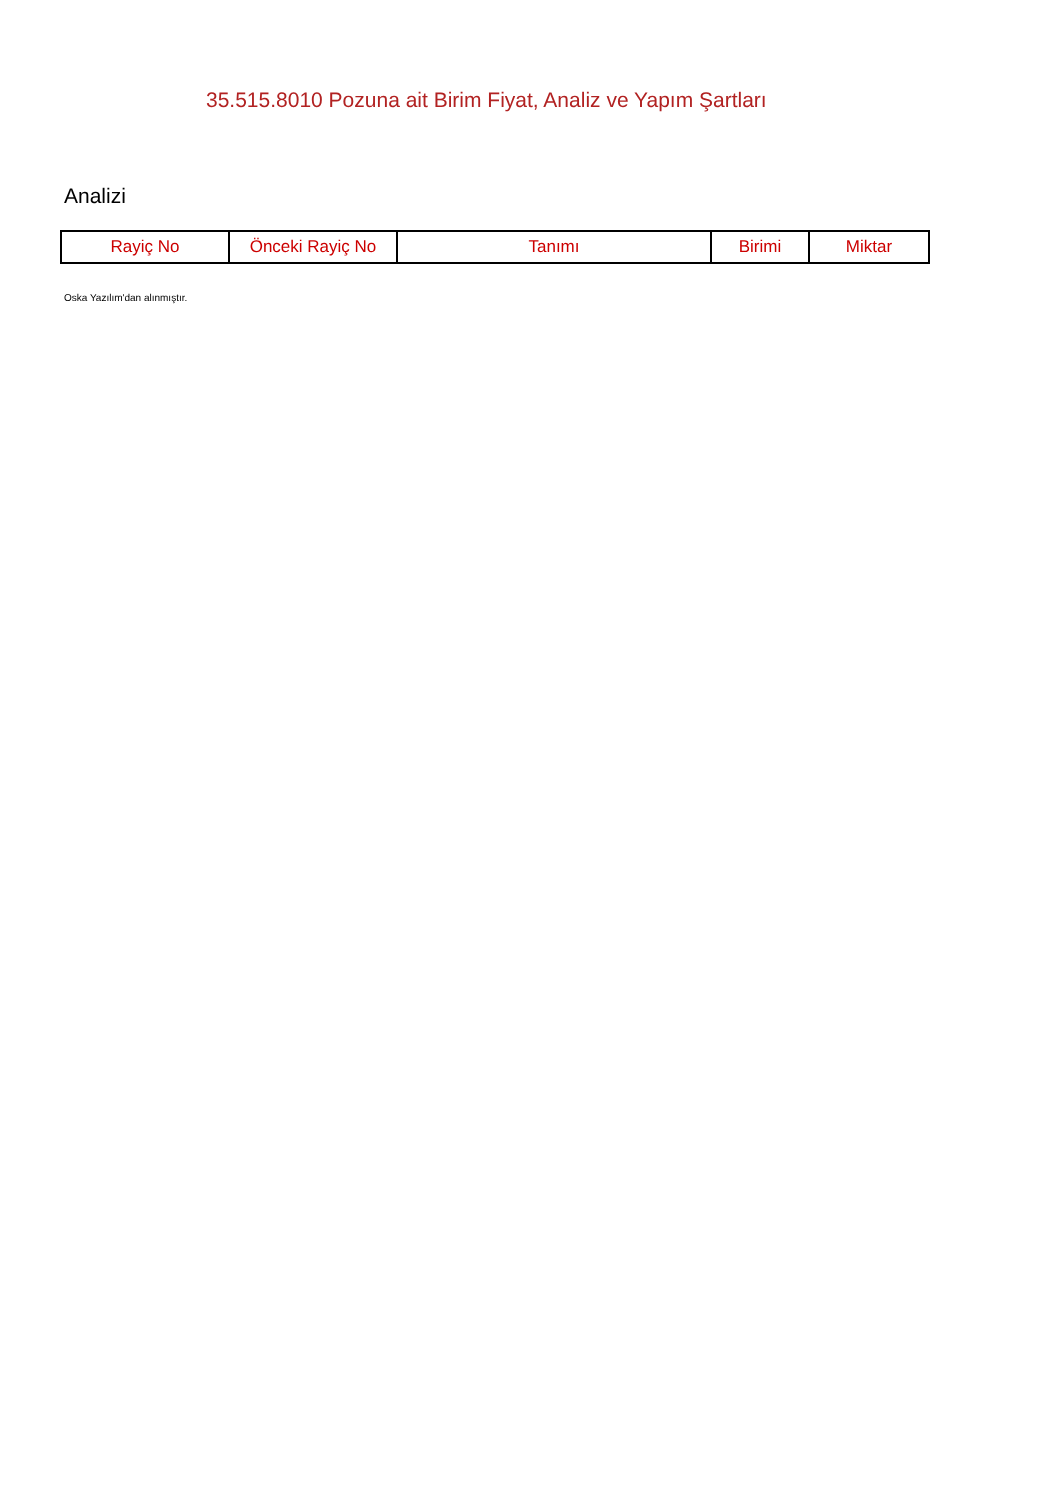35.515.8010 Pozuna ait Birim Fiyat, Analiz ve Yapım Şartları
Analizi
| Rayiç No | Önceki Rayiç No | Tanımı | Birimi | Miktar |
| --- | --- | --- | --- | --- |
Oska Yazılım'dan alınmıştır.